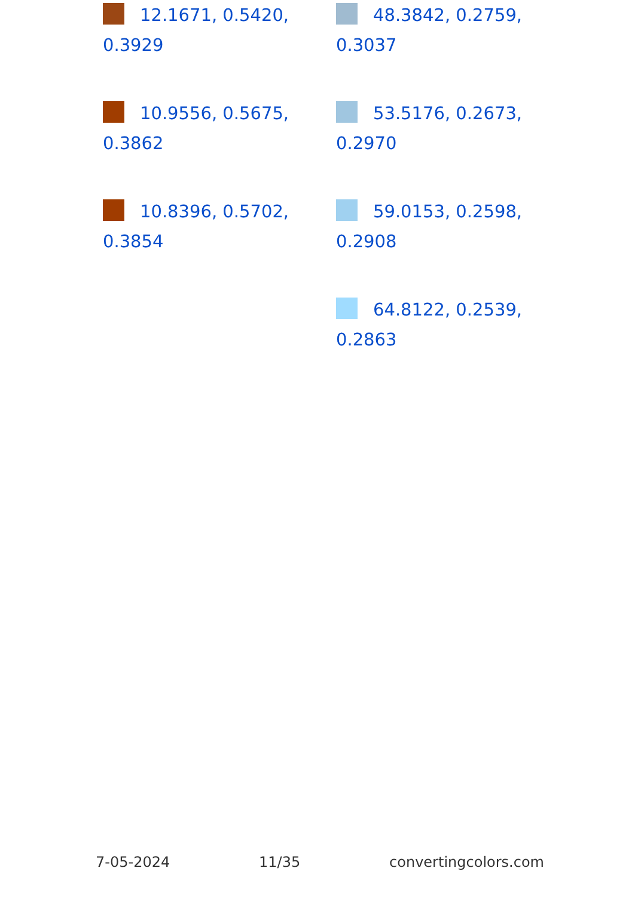12.1671, 0.5420, 0.3929
10.9556, 0.5675, 0.3862
10.8396, 0.5702, 0.3854
48.3842, 0.2759, 0.3037
53.5176, 0.2673, 0.2970
59.0153, 0.2598, 0.2908
64.8122, 0.2539, 0.2863
7-05-2024 11/35 convertingcolors.com